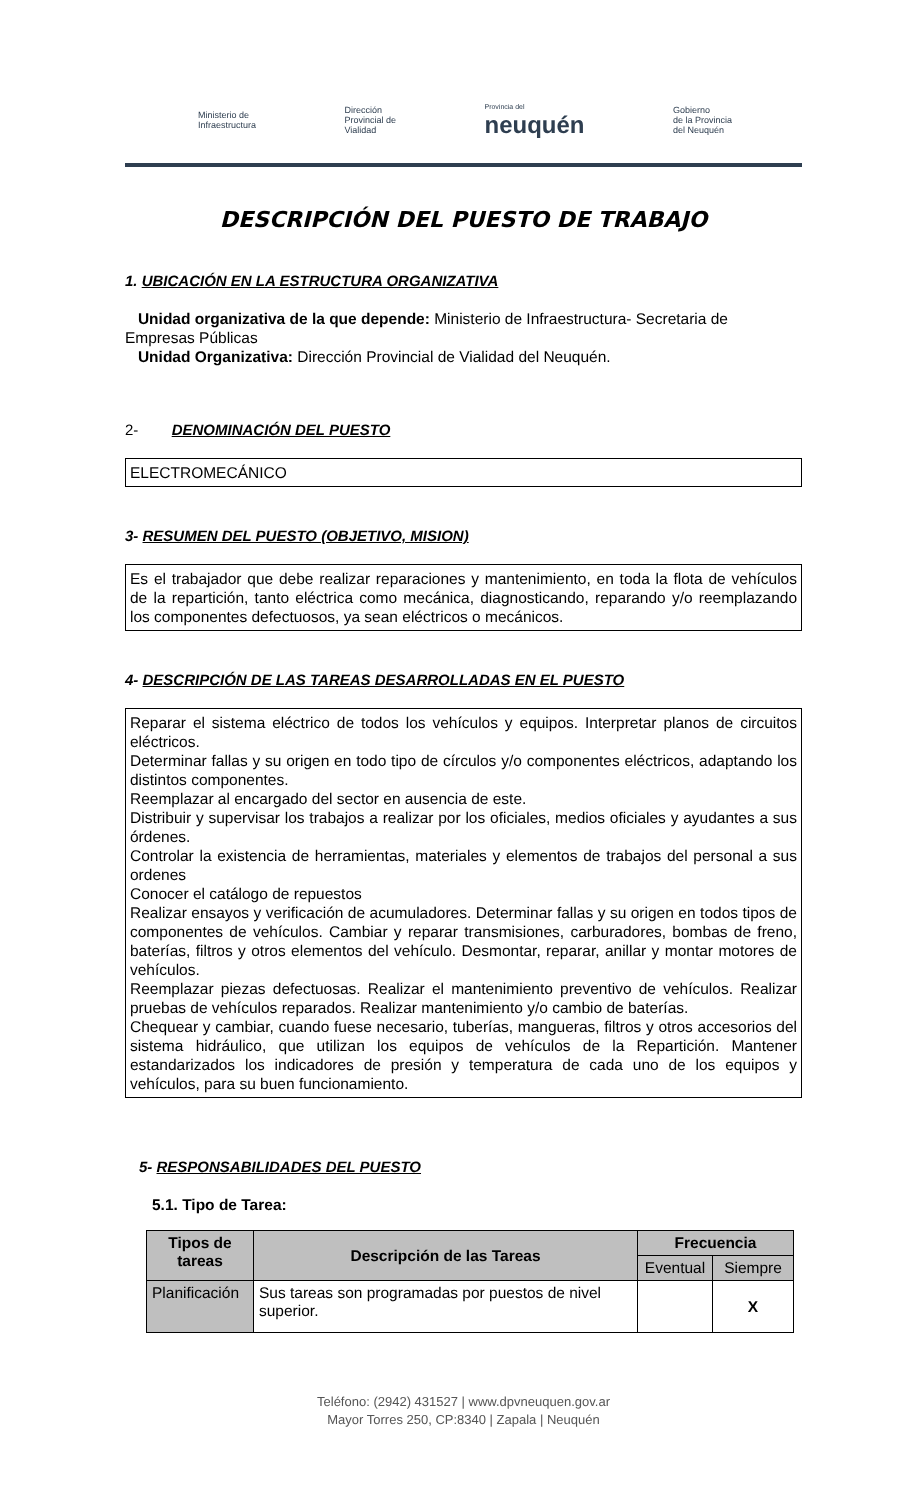Ministerio de
Infraestructura
Dirección
Provincial de
Vialidad
Provincia del
neuquén
Gobierno
de la Provincia
del Neuquén
DESCRIPCIÓN DEL PUESTO DE TRABAJO
1. UBICACIÓN EN LA ESTRUCTURA ORGANIZATIVA
Unidad organizativa de la que depende: Ministerio de Infraestructura- Secretaria de Empresas Públicas
Unidad Organizativa: Dirección Provincial de Vialidad del Neuquén.
2- DENOMINACIÓN DEL PUESTO
ELECTROMECÁNICO
3- RESUMEN DEL PUESTO (OBJETIVO, MISION)
Es el trabajador que debe realizar reparaciones y mantenimiento, en toda la flota de vehículos de la repartición, tanto eléctrica como mecánica, diagnosticando, reparando y/o reemplazando los componentes defectuosos, ya sean eléctricos o mecánicos.
4- DESCRIPCIÓN DE LAS TAREAS DESARROLLADAS EN EL PUESTO
Reparar el sistema eléctrico de todos los vehículos y equipos. Interpretar planos de circuitos eléctricos.
Determinar fallas y su origen en todo tipo de círculos y/o componentes eléctricos, adaptando los distintos componentes.
Reemplazar al encargado del sector en ausencia de este.
Distribuir y supervisar los trabajos a realizar por los oficiales, medios oficiales y ayudantes a sus órdenes.
Controlar la existencia de herramientas, materiales y elementos de trabajos del personal a sus ordenes
Conocer el catálogo de repuestos
Realizar ensayos y verificación de acumuladores. Determinar fallas y su origen en todos tipos de componentes de vehículos. Cambiar y reparar transmisiones, carburadores, bombas de freno, baterías, filtros y otros elementos del vehículo. Desmontar, reparar, anillar y montar motores de vehículos.
Reemplazar piezas defectuosas. Realizar el mantenimiento preventivo de vehículos. Realizar pruebas de vehículos reparados. Realizar mantenimiento y/o cambio de baterías.
Chequear y cambiar, cuando fuese necesario, tuberías, mangueras, filtros y otros accesorios del sistema hidráulico, que utilizan los equipos de vehículos de la Repartición. Mantener estandarizados los indicadores de presión y temperatura de cada uno de los equipos y vehículos, para su buen funcionamiento.
5- RESPONSABILIDADES DEL PUESTO
5.1. Tipo de Tarea:
| Tipos de tareas | Descripción de las Tareas | Frecuencia | |
| --- | --- | --- | --- |
| | | Eventual | Siempre |
| Planificación | Sus tareas son programadas por puestos de nivel superior. | | X |
Teléfono: (2942) 431527 | www.dpvneuquen.gov.ar
Mayor Torres 250, CP:8340 | Zapala | Neuquén